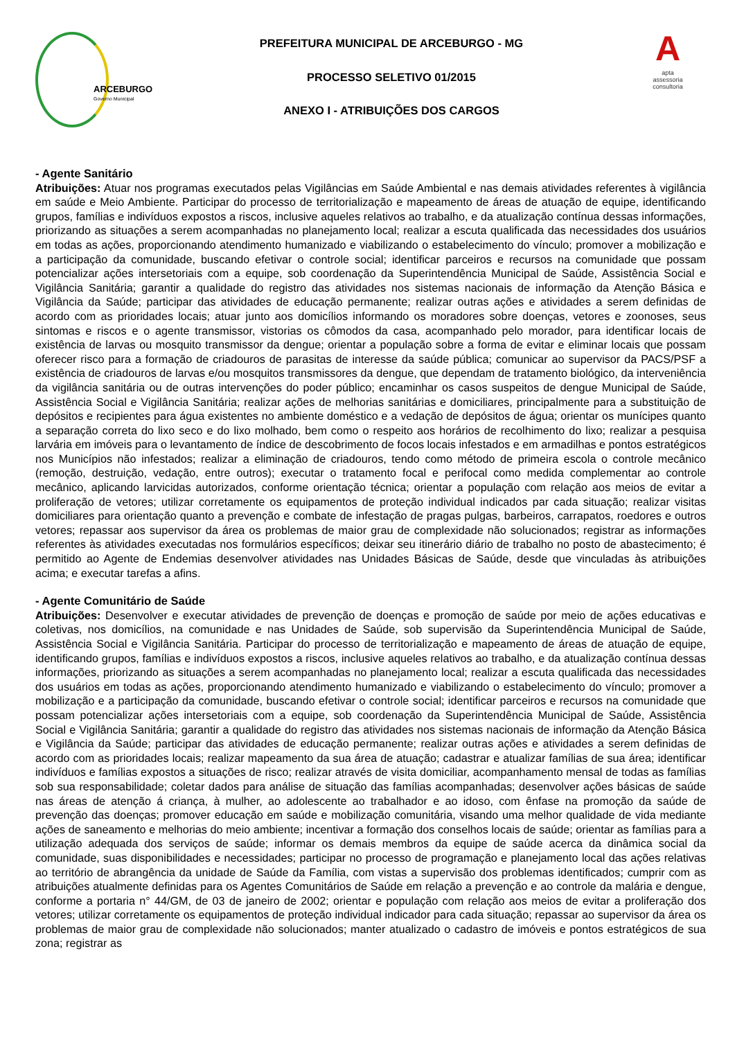ARCEBURGO
Governo Municipal
PREFEITURA MUNICIPAL DE ARCEBURGO - MG
PROCESSO SELETIVO 01/2015
ANEXO I - ATRIBUIÇÕES DOS CARGOS
A
apta
assessoria
consultoria
- Agente Sanitário
Atribuições: Atuar nos programas executados pelas Vigilâncias em Saúde Ambiental e nas demais atividades referentes à vigilância em saúde e Meio Ambiente. Participar do processo de territorialização e mapeamento de áreas de atuação de equipe, identificando grupos, famílias e indivíduos expostos a riscos, inclusive aqueles relativos ao trabalho, e da atualização contínua dessas informações, priorizando as situações a serem acompanhadas no planejamento local; realizar a escuta qualificada das necessidades dos usuários em todas as ações, proporcionando atendimento humanizado e viabilizando o estabelecimento do vínculo; promover a mobilização e a participação da comunidade, buscando efetivar o controle social; identificar parceiros e recursos na comunidade que possam potencializar ações intersetoriais com a equipe, sob coordenação da Superintendência Municipal de Saúde, Assistência Social e Vigilância Sanitária; garantir a qualidade do registro das atividades nos sistemas nacionais de informação da Atenção Básica e Vigilância da Saúde; participar das atividades de educação permanente; realizar outras ações e atividades a serem definidas de acordo com as prioridades locais; atuar junto aos domicílios informando os moradores sobre doenças, vetores e zoonoses, seus sintomas e riscos e o agente transmissor, vistorias os cômodos da casa, acompanhado pelo morador, para identificar locais de existência de larvas ou mosquito transmissor da dengue; orientar a população sobre a forma de evitar e eliminar locais que possam oferecer risco para a formação de criadouros de parasitas de interesse da saúde pública; comunicar ao supervisor da PACS/PSF a existência de criadouros de larvas e/ou mosquitos transmissores da dengue, que dependam de tratamento biológico, da interveniência da vigilância sanitária ou de outras intervenções do poder público; encaminhar os casos suspeitos de dengue Municipal de Saúde, Assistência Social e Vigilância Sanitária; realizar ações de melhorias sanitárias e domiciliares, principalmente para a substituição de depósitos e recipientes para água existentes no ambiente doméstico e a vedação de depósitos de água; orientar os munícipes quanto a separação correta do lixo seco e do lixo molhado, bem como o respeito aos horários de recolhimento do lixo; realizar a pesquisa larvária em imóveis para o levantamento de índice de descobrimento de focos locais infestados e em armadilhas e pontos estratégicos nos Municípios não infestados; realizar a eliminação de criadouros, tendo como método de primeira escola o controle mecânico (remoção, destruição, vedação, entre outros); executar o tratamento focal e perifocal como medida complementar ao controle mecânico, aplicando larvicidas autorizados, conforme orientação técnica; orientar a população com relação aos meios de evitar a proliferação de vetores; utilizar corretamente os equipamentos de proteção individual indicados par cada situação; realizar visitas domiciliares para orientação quanto a prevenção e combate de infestação de pragas pulgas, barbeiros, carrapatos, roedores e outros vetores; repassar aos supervisor da área os problemas de maior grau de complexidade não solucionados; registrar as informações referentes às atividades executadas nos formulários específicos; deixar seu itinerário diário de trabalho no posto de abastecimento; é permitido ao Agente de Endemias desenvolver atividades nas Unidades Básicas de Saúde, desde que vinculadas às atribuições acima; e executar tarefas a afins.
- Agente Comunitário de Saúde
Atribuições: Desenvolver e executar atividades de prevenção de doenças e promoção de saúde por meio de ações educativas e coletivas, nos domicílios, na comunidade e nas Unidades de Saúde, sob supervisão da Superintendência Municipal de Saúde, Assistência Social e Vigilância Sanitária. Participar do processo de territorialização e mapeamento de áreas de atuação de equipe, identificando grupos, famílias e indivíduos expostos a riscos, inclusive aqueles relativos ao trabalho, e da atualização contínua dessas informações, priorizando as situações a serem acompanhadas no planejamento local; realizar a escuta qualificada das necessidades dos usuários em todas as ações, proporcionando atendimento humanizado e viabilizando o estabelecimento do vínculo; promover a mobilização e a participação da comunidade, buscando efetivar o controle social; identificar parceiros e recursos na comunidade que possam potencializar ações intersetoriais com a equipe, sob coordenação da Superintendência Municipal de Saúde, Assistência Social e Vigilância Sanitária; garantir a qualidade do registro das atividades nos sistemas nacionais de informação da Atenção Básica e Vigilância da Saúde; participar das atividades de educação permanente; realizar outras ações e atividades a serem definidas de acordo com as prioridades locais; realizar mapeamento da sua área de atuação; cadastrar e atualizar famílias de sua área; identificar indivíduos e famílias expostos a situações de risco; realizar através de visita domiciliar, acompanhamento mensal de todas as famílias sob sua responsabilidade; coletar dados para análise de situação das famílias acompanhadas; desenvolver ações básicas de saúde nas áreas de atenção á criança, à mulher, ao adolescente ao trabalhador e ao idoso, com ênfase na promoção da saúde de prevenção das doenças; promover educação em saúde e mobilização comunitária, visando uma melhor qualidade de vida mediante ações de saneamento e melhorias do meio ambiente; incentivar a formação dos conselhos locais de saúde; orientar as famílias para a utilização adequada dos serviços de saúde; informar os demais membros da equipe de saúde acerca da dinâmica social da comunidade, suas disponibilidades e necessidades; participar no processo de programação e planejamento local das ações relativas ao território de abrangência da unidade de Saúde da Família, com vistas a supervisão dos problemas identificados; cumprir com as atribuições atualmente definidas para os Agentes Comunitários de Saúde em relação a prevenção e ao controle da malária e dengue, conforme a portaria n° 44/GM, de 03 de janeiro de 2002; orientar e população com relação aos meios de evitar a proliferação dos vetores; utilizar corretamente os equipamentos de proteção individual indicador para cada situação; repassar ao supervisor da área os problemas de maior grau de complexidade não solucionados; manter atualizado o cadastro de imóveis e pontos estratégicos de sua zona; registrar as